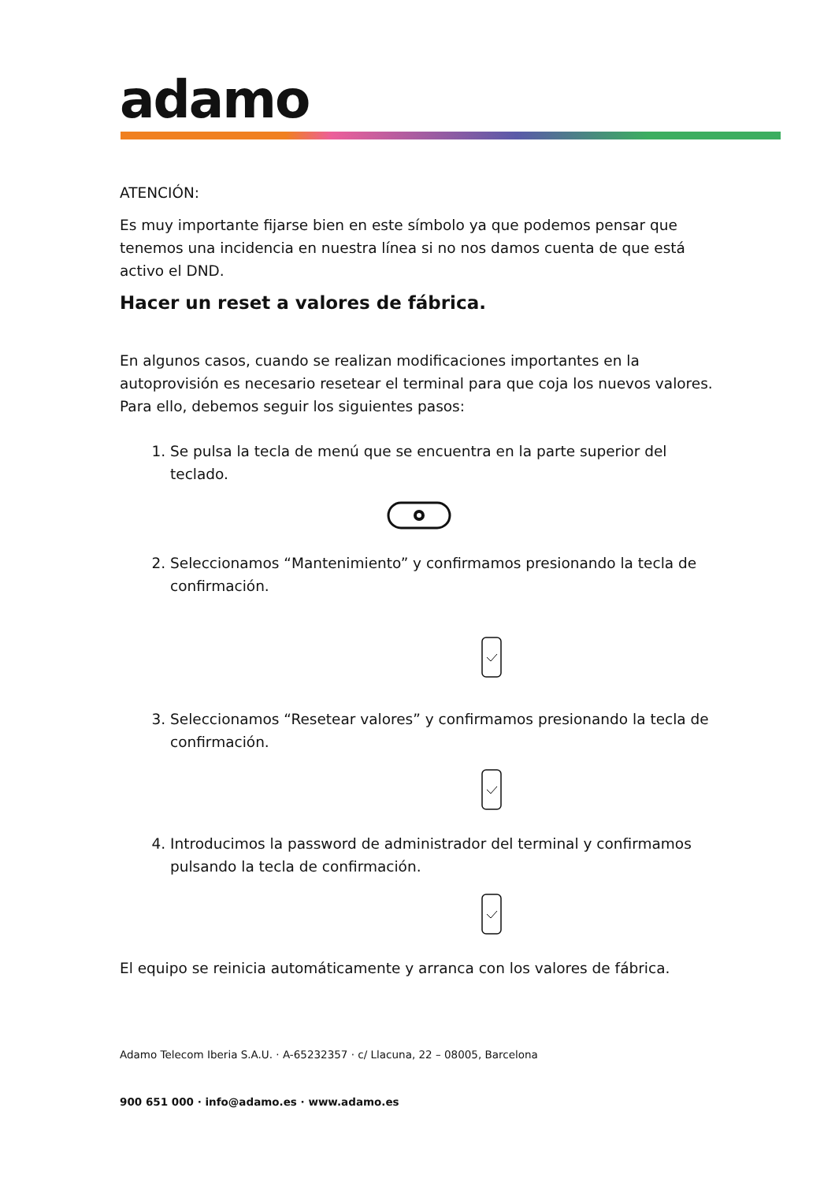adamo
ATENCIÓN:
Es muy importante fijarse bien en este símbolo ya que podemos pensar que tenemos una incidencia en nuestra línea si no nos damos cuenta de que está activo el DND.
Hacer un reset a valores de fábrica.
En algunos casos, cuando se realizan modificaciones importantes en la autoprovisión es necesario resetear el terminal para que coja los nuevos valores. Para ello, debemos seguir los siguientes pasos:
1. Se pulsa la tecla de menú que se encuentra en la parte superior del teclado.
2. Seleccionamos “Mantenimiento” y confirmamos presionando la tecla de confirmación.
3. Seleccionamos “Resetear valores” y confirmamos presionando la tecla de confirmación.
4. Introducimos la password de administrador del terminal y confirmamos pulsando la tecla de confirmación.
El equipo se reinicia automáticamente y arranca con los valores de fábrica.
Adamo Telecom Iberia S.A.U. · A-65232357 · c/ Llacuna, 22 – 08005, Barcelona
900 651 000 · info@adamo.es · www.adamo.es